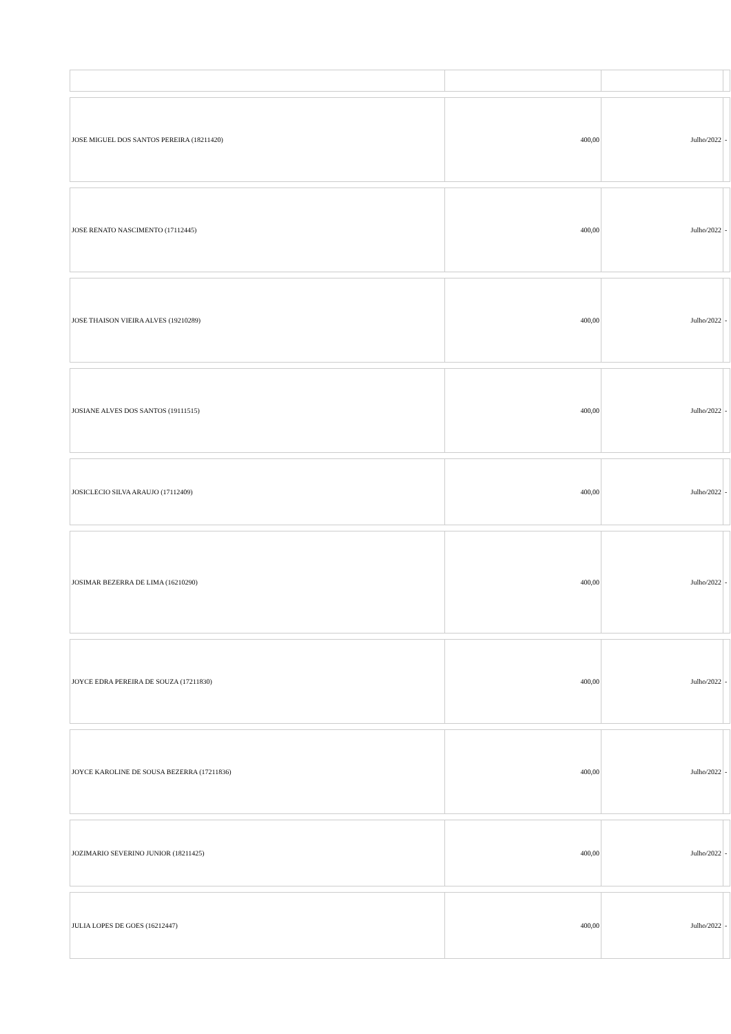| JOSE MIGUEL DOS SANTOS PEREIRA (18211420) | 400,00 | Julho/2022 | - |
| JOSE RENATO NASCIMENTO (17112445) | 400,00 | Julho/2022 | - |
| JOSE THAISON VIEIRA ALVES (19210289) | 400,00 | Julho/2022 | - |
| JOSIANE ALVES DOS SANTOS (19111515) | 400,00 | Julho/2022 | - |
| JOSICLECIO SILVA ARAUJO (17112409) | 400,00 | Julho/2022 | - |
| JOSIMAR BEZERRA DE LIMA (16210290) | 400,00 | Julho/2022 | - |
| JOYCE EDRA PEREIRA DE SOUZA (17211830) | 400,00 | Julho/2022 | - |
| JOYCE KAROLINE DE SOUSA BEZERRA (17211836) | 400,00 | Julho/2022 | - |
| JOZIMARIO SEVERINO JUNIOR (18211425) | 400,00 | Julho/2022 | - |
| JULIA LOPES DE GOES (16212447) | 400,00 | Julho/2022 | - |